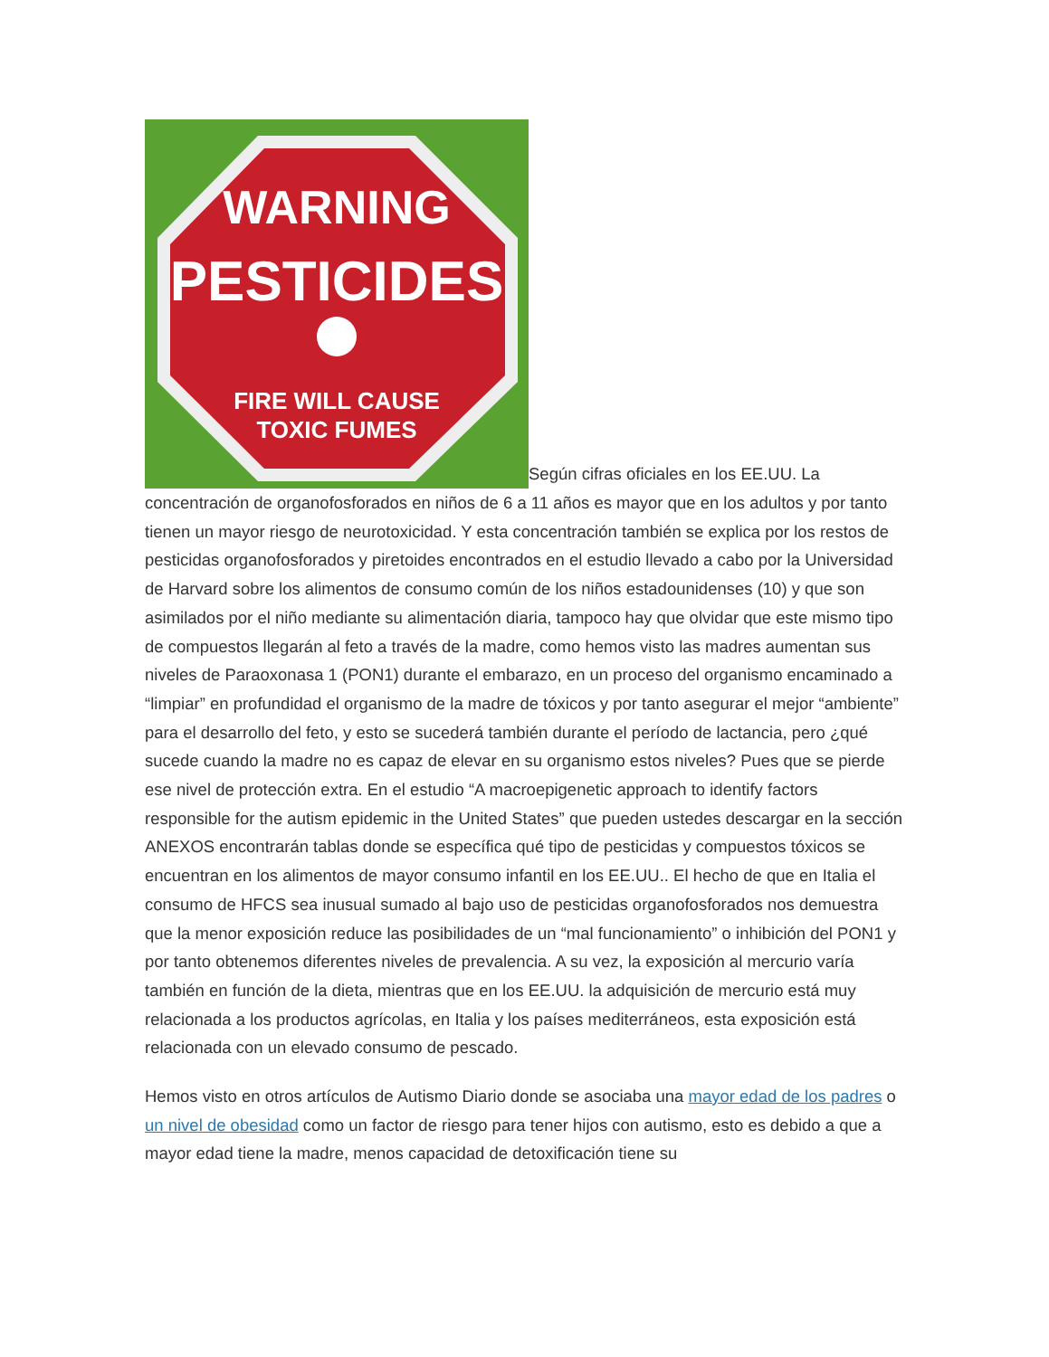WARNING
PESTICIDES
FIRE WILL CAUSE
TOXIC FUMES
Según cifras oficiales en los EE.UU. La concentración de organofosforados en niños de 6 a 11 años es mayor que en los adultos y por tanto tienen un mayor riesgo de neurotoxicidad. Y esta concentración también se explica por los restos de pesticidas organofosforados y piretoides encontrados en el estudio llevado a cabo por la Universidad de Harvard sobre los alimentos de consumo común de los niños estadounidenses (10) y que son asimilados por el niño mediante su alimentación diaria, tampoco hay que olvidar que este mismo tipo de compuestos llegarán al feto a través de la madre, como hemos visto las madres aumentan sus niveles de Paraoxonasa 1 (PON1) durante el embarazo, en un proceso del organismo encaminado a “limpiar” en profundidad el organismo de la madre de tóxicos y por tanto asegurar el mejor “ambiente” para el desarrollo del feto, y esto se sucederá también durante el período de lactancia, pero ¿qué sucede cuando la madre no es capaz de elevar en su organismo estos niveles? Pues que se pierde ese nivel de protección extra. En el estudio “A macroepigenetic approach to identify factors responsible for the autism epidemic in the United States” que pueden ustedes descargar en la sección ANEXOS encontrarán tablas donde se específica qué tipo de pesticidas y compuestos tóxicos se encuentran en los alimentos de mayor consumo infantil en los EE.UU.. El hecho de que en Italia el consumo de HFCS sea inusual sumado al bajo uso de pesticidas organofosforados nos demuestra que la menor exposición reduce las posibilidades de un “mal funcionamiento” o inhibición del PON1 y por tanto obtenemos diferentes niveles de prevalencia. A su vez, la exposición al mercurio varía también en función de la dieta, mientras que en los EE.UU. la adquisición de mercurio está muy relacionada a los productos agrícolas, en Italia y los países mediterráneos, esta exposición está relacionada con un elevado consumo de pescado.
Hemos visto en otros artículos de Autismo Diario donde se asociaba una mayor edad de los padres o un nivel de obesidad como un factor de riesgo para tener hijos con autismo, esto es debido a que a mayor edad tiene la madre, menos capacidad de detoxificación tiene su